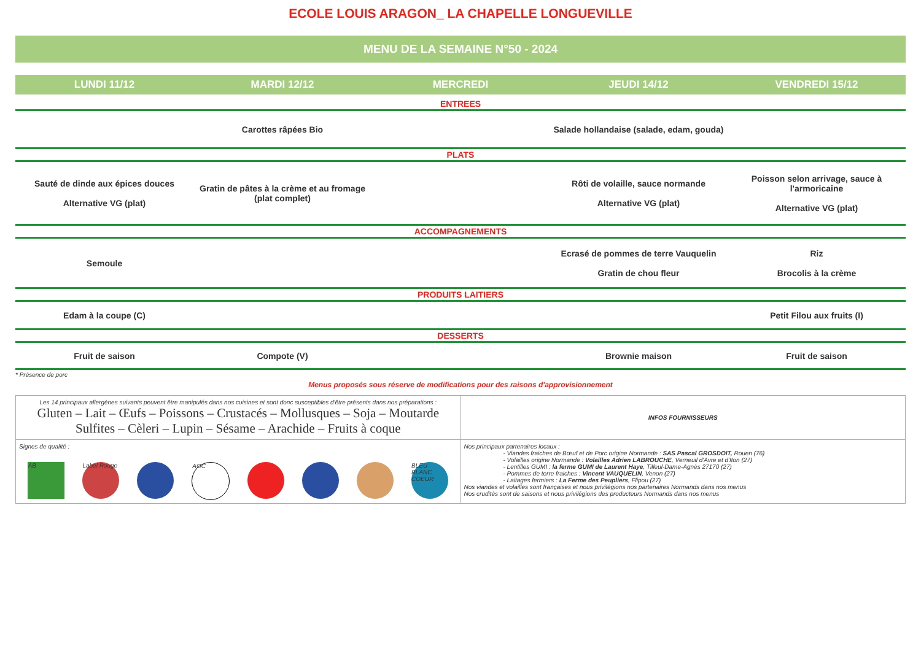ECOLE LOUIS ARAGON_ LA CHAPELLE LONGUEVILLE
MENU DE LA SEMAINE N°50 - 2024
| LUNDI 11/12 | MARDI 12/12 | MERCREDI | JEUDI 14/12 | VENDREDI 15/12 |
| --- | --- | --- | --- | --- |
| ENTREES | | | | |
| | Carottes râpées Bio | | Salade hollandaise (salade, edam, gouda) | |
| PLATS | | | | |
| Sauté de dinde aux épices douces Alternative VG (plat) | Gratin de pâtes à la crème et au fromage (plat complet) | | Rôti de volaille, sauce normande Alternative VG (plat) | Poisson selon arrivage, sauce à l'armoricaine Alternative VG (plat) |
| ACCOMPAGNEMENTS | | | | |
| Semoule | | | Ecrasé de pommes de terre Vauquelin Gratin de chou fleur | Riz Brocolis à la crème |
| PRODUITS LAITIERS | | | | |
| Edam à la coupe (C) | | | | Petit Filou aux fruits (I) |
| DESSERTS | | | | |
| Fruit de saison | Compote (V) | | Brownie maison | Fruit de saison |
* Présence de porc
Menus proposés sous réserve de modifications pour des raisons d'approvisionnement
| Les 14 principaux allergènes suivants peuvent être manipulés dans nos cuisines et sont donc susceptibles d'être présents dans nos préparations : Gluten – Lait – Œufs – Poissons – Crustacés – Mollusques – Soja – Moutarde Sulfites – Cèleri – Lupin – Sésame – Arachide – Fruits à coque | INFOS FOURNISSEURS |
| Signes de qualité : AB Label Rouge AOC BLEU BLANC COEUR | Nos principaux partenaires locaux : - Viandes fraiches de Bœuf et de Porc origine Normande : SAS Pascal GROSDOIT, Rouen (76) - Volailles origine Normande : Volailles Adrien LABROUCHE , Verneuil d'Avre et d'Iton (27) - Lentilles GUMI : la ferme GUMI de Laurent Haye , Tilleul-Dame-Agnès 27170 (27) - Pommes de terre fraiches : Vincent VAUQUELIN , Venon (27) - Laitages fermiers : La Ferme des Peupliers , Flipou (27) Nos viandes et volailles sont françaises et nous privilégions nos partenaires Normands dans nos menus Nos crudités sont de saisons et nous privilégions des producteurs Normands dans nos menus |